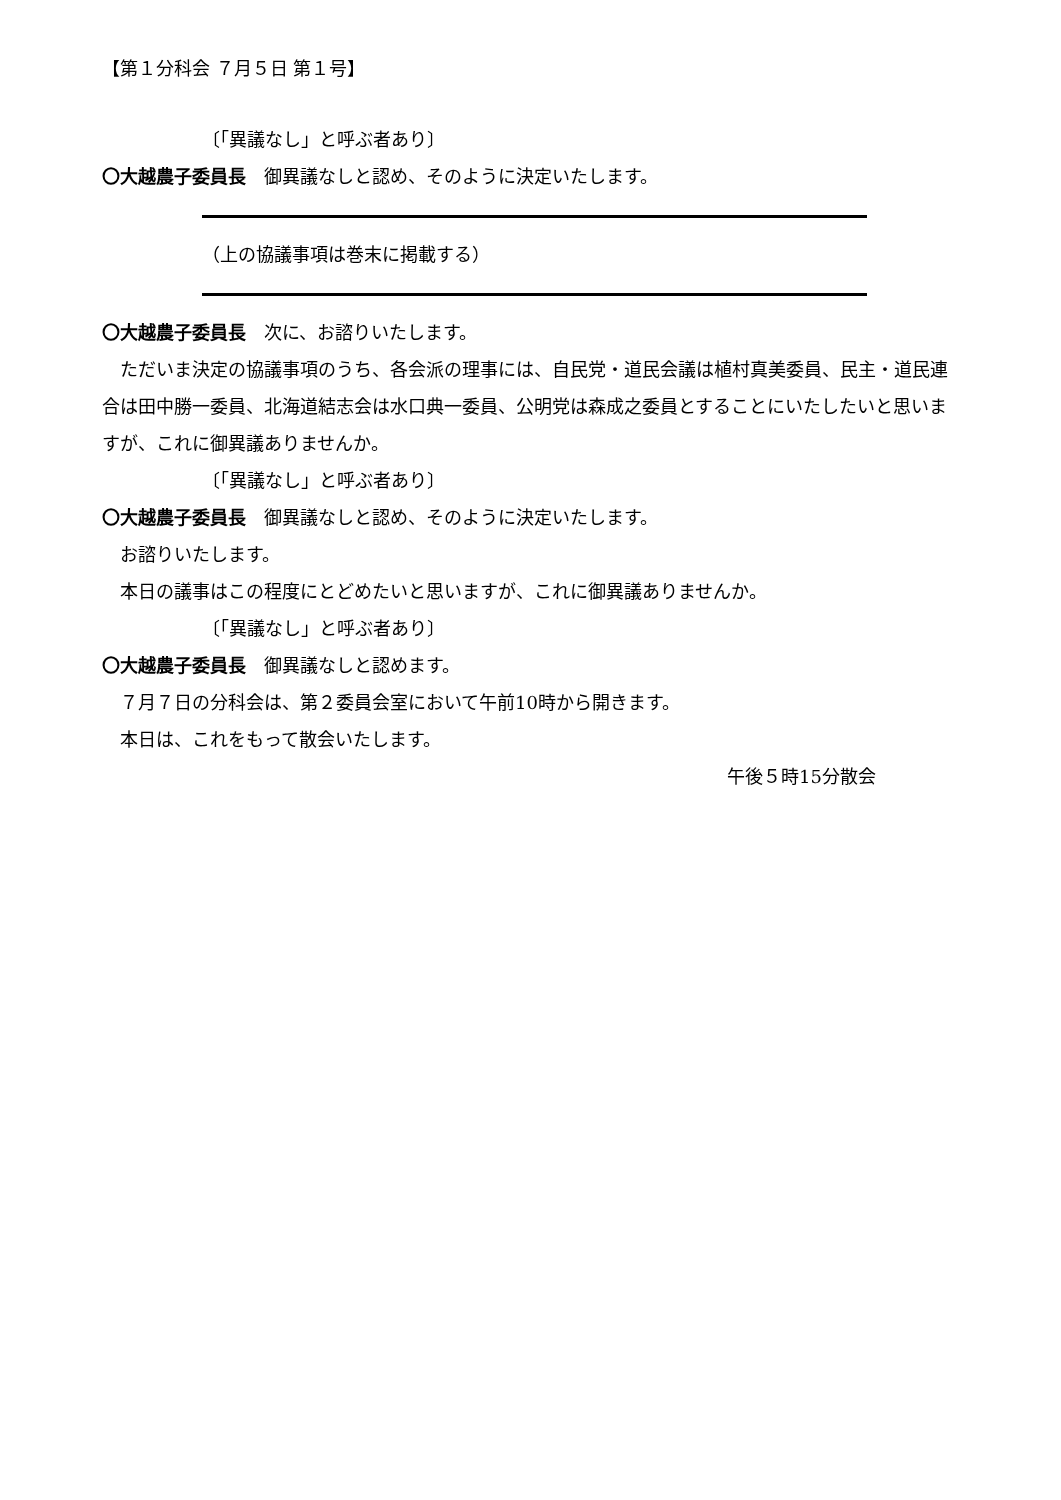【第１分科会 ７月５日 第１号】
〔「異議なし」と呼ぶ者あり〕
〇大越農子委員長　御異議なしと認め、そのように決定いたします。
（上の協議事項は巻末に掲載する）
〇大越農子委員長　次に、お諮りいたします。
ただいま決定の協議事項のうち、各会派の理事には、自民党・道民会議は植村真美委員、民主・道民連合は田中勝一委員、北海道結志会は水口典一委員、公明党は森成之委員とすることにいたしたいと思いますが、これに御異議ありませんか。
〔「異議なし」と呼ぶ者あり〕
〇大越農子委員長　御異議なしと認め、そのように決定いたします。
お諮りいたします。
本日の議事はこの程度にとどめたいと思いますが、これに御異議ありませんか。
〔「異議なし」と呼ぶ者あり〕
〇大越農子委員長　御異議なしと認めます。
７月７日の分科会は、第２委員会室において午前10時から開きます。
本日は、これをもって散会いたします。
午後５時15分散会